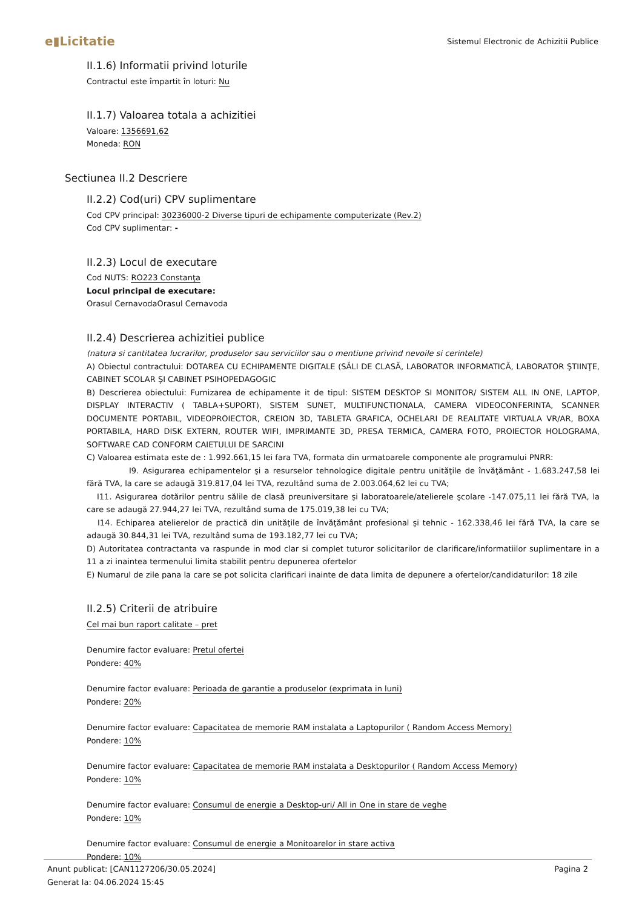e▮Licitatie
Sistemul Electronic de Achizitii Publice
II.1.6) Informatii privind loturile
Contractul este împartit în loturi: Nu
II.1.7) Valoarea totala a achizitiei
Valoare: 1356691,62
Moneda: RON
Sectiunea II.2 Descriere
II.2.2) Cod(uri) CPV suplimentare
Cod CPV principal: 30236000-2 Diverse tipuri de echipamente computerizate (Rev.2)
Cod CPV suplimentar: -
II.2.3) Locul de executare
Cod NUTS: RO223 Constanţa
Locul principal de executare:
Orasul CernavodaOrasul Cernavoda
II.2.4) Descrierea achizitiei publice
(natura si cantitatea lucrarilor, produselor sau serviciilor sau o mentiune privind nevoile si cerintele)
A) Obiectul contractului: DOTAREA CU ECHIPAMENTE DIGITALE (SĂLI DE CLASĂ, LABORATOR INFORMATICĂ, LABORATOR ŞTIINŢE, CABINET SCOLAR ŞI CABINET PSIHOPEDAGOGIC
B) Descrierea obiectului: Furnizarea de echipamente it de tipul: SISTEM DESKTOP SI MONITOR/ SISTEM ALL IN ONE, LAPTOP, DISPLAY INTERACTIV ( TABLA+SUPORT), SISTEM SUNET, MULTIFUNCTIONALA, CAMERA VIDEOCONFERINTA, SCANNER DOCUMENTE PORTABIL, VIDEOPROIECTOR, CREION 3D, TABLETA GRAFICA, OCHELARI DE REALITATE VIRTUALA VR/AR, BOXA PORTABILA, HARD DISK EXTERN, ROUTER WIFI, IMPRIMANTE 3D, PRESA TERMICA, CAMERA FOTO, PROIECTOR HOLOGRAMA, SOFTWARE CAD CONFORM CAIETULUI DE SARCINI
C) Valoarea estimata este de : 1.992.661,15 lei fara TVA, formata din urmatoarele componente ale programului PNRR:
I9. Asigurarea echipamentelor şi a resurselor tehnologice digitale pentru unităţile de învăţământ - 1.683.247,58 lei fără TVA, la care se adaugă 319.817,04 lei TVA, rezultând suma de 2.003.064,62 lei cu TVA;
I11. Asigurarea dotărilor pentru sălile de clasă preuniversitare şi laboratoarele/atelierele şcolare -147.075,11 lei fără TVA, la care se adaugă 27.944,27 lei TVA, rezultând suma de 175.019,38 lei cu TVA;
I14. Echiparea atelierelor de practică din unităţile de învăţământ profesional şi tehnic - 162.338,46 lei fără TVA, la care se adaugă 30.844,31 lei TVA, rezultând suma de 193.182,77 lei cu TVA;
D) Autoritatea contractanta va raspunde in mod clar si complet tuturor solicitarilor de clarificare/informatiilor suplimentare in a 11 a zi inaintea termenului limita stabilit pentru depunerea ofertelor
E) Numarul de zile pana la care se pot solicita clarificari inainte de data limita de depunere a ofertelor/candidaturilor: 18 zile
II.2.5) Criterii de atribuire
Cel mai bun raport calitate – pret
Denumire factor evaluare: Pretul ofertei
Pondere: 40%
Denumire factor evaluare: Perioada de garantie a produselor (exprimata in luni)
Pondere: 20%
Denumire factor evaluare: Capacitatea de memorie RAM instalata a Laptopurilor ( Random Access Memory)
Pondere: 10%
Denumire factor evaluare: Capacitatea de memorie RAM instalata a Desktopurilor ( Random Access Memory)
Pondere: 10%
Denumire factor evaluare: Consumul de energie a Desktop-uri/ All in One in stare de veghe
Pondere: 10%
Denumire factor evaluare: Consumul de energie a Monitoarelor in stare activa
Pondere: 10%
Anunt publicat: [CAN1127206/30.05.2024]
Generat la: 04.06.2024 15:45
Pagina 2